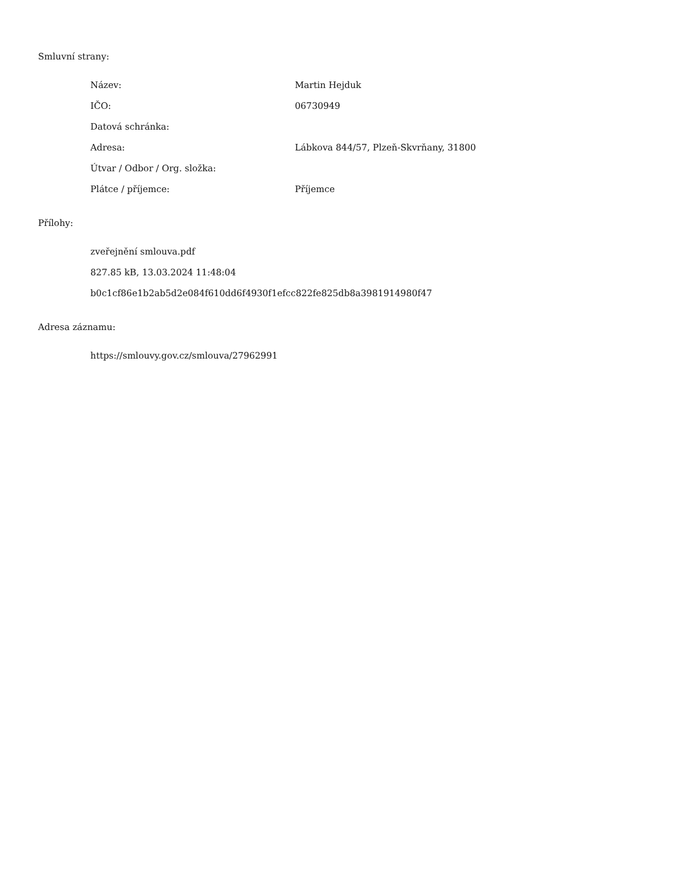Smluvní strany:
| Název: | Martin Hejduk |
| IČO: | 06730949 |
| Datová schránka: | |
| Adresa: | Lábkova 844/57, Plzeň-Skvrňany, 31800 |
| Útvar / Odbor / Org. složka: | |
| Plátce / příjemce: | Příjemce |
Přílohy:
zveřejnění smlouva.pdf
827.85 kB, 13.03.2024 11:48:04
b0c1cf86e1b2ab5d2e084f610dd6f4930f1efcc822fe825db8a3981914980f47
Adresa záznamu:
https://smlouvy.gov.cz/smlouva/27962991